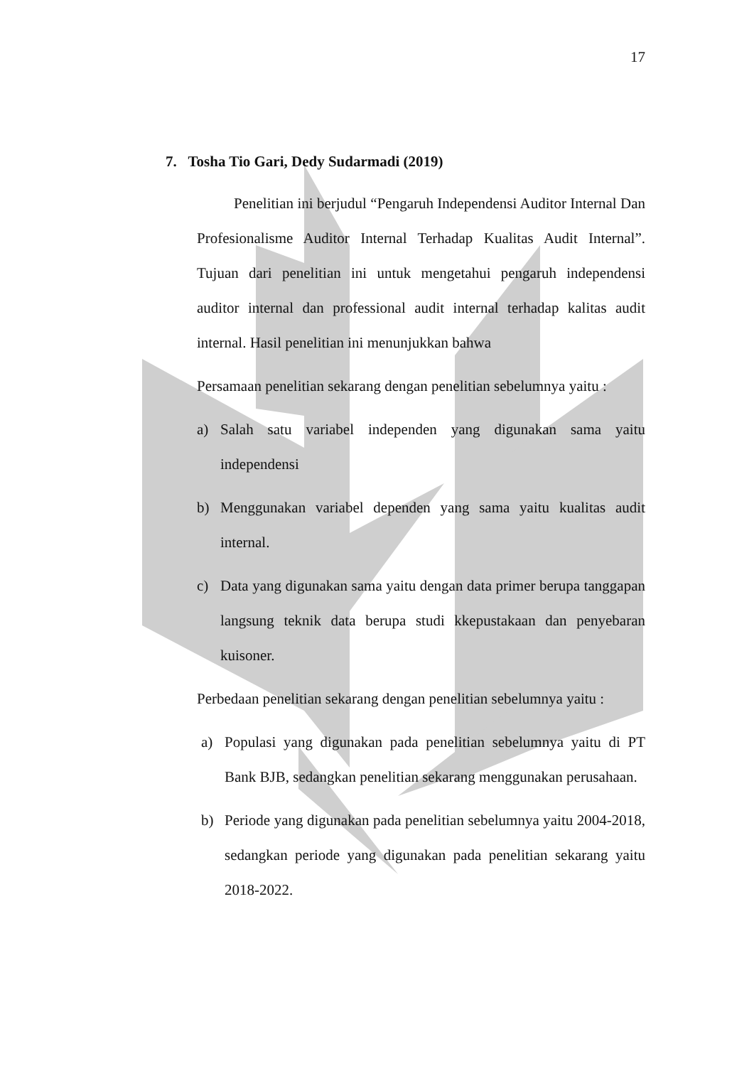17
7. Tosha Tio Gari, Dedy Sudarmadi (2019)
Penelitian ini berjudul “Pengaruh Independensi Auditor Internal Dan Profesionalisme Auditor Internal Terhadap Kualitas Audit Internal”. Tujuan dari penelitian ini untuk mengetahui pengaruh independensi auditor internal dan professional audit internal terhadap kalitas audit internal. Hasil penelitian ini menunjukkan bahwa
Persamaan penelitian sekarang dengan penelitian sebelumnya yaitu :
a) Salah satu variabel independen yang digunakan sama yaitu independensi
b) Menggunakan variabel dependen yang sama yaitu kualitas audit internal.
c) Data yang digunakan sama yaitu dengan data primer berupa tanggapan langsung teknik data berupa studi kkepustakaan dan penyebaran kuisoner.
Perbedaan penelitian sekarang dengan penelitian sebelumnya yaitu :
a) Populasi yang digunakan pada penelitian sebelumnya yaitu di PT Bank BJB, sedangkan penelitian sekarang menggunakan perusahaan.
b) Periode yang digunakan pada penelitian sebelumnya yaitu 2004-2018, sedangkan periode yang digunakan pada penelitian sekarang yaitu 2018-2022.